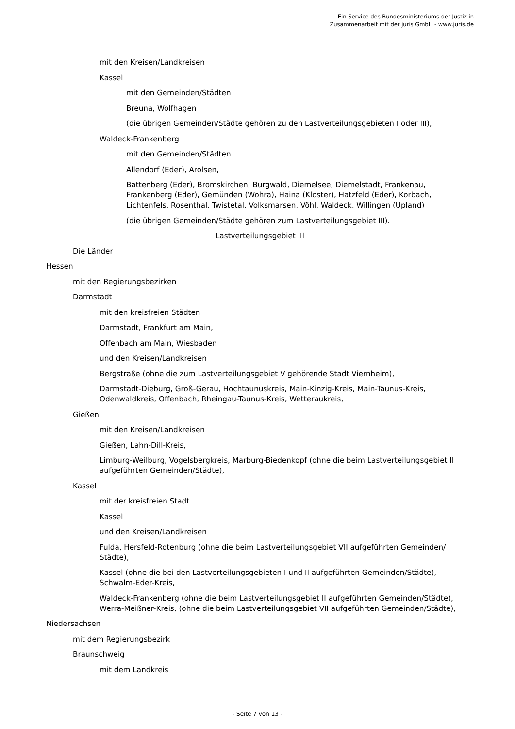Ein Service des Bundesministeriums der Justiz in
Zusammenarbeit mit der juris GmbH - www.juris.de
mit den Kreisen/Landkreisen
Kassel
mit den Gemeinden/Städten
Breuna, Wolfhagen
(die übrigen Gemeinden/Städte gehören zu den Lastverteilungsgebieten I oder III),
Waldeck-Frankenberg
mit den Gemeinden/Städten
Allendorf (Eder), Arolsen,
Battenberg (Eder), Bromskirchen, Burgwald, Diemelsee, Diemelstadt, Frankenau, Frankenberg (Eder), Gemünden (Wohra), Haina (Kloster), Hatzfeld (Eder), Korbach, Lichtenfels, Rosenthal, Twistetal, Volksmarsen, Vöhl, Waldeck, Willingen (Upland)
(die übrigen Gemeinden/Städte gehören zum Lastverteilungsgebiet III).
Lastverteilungsgebiet III
Die Länder
Hessen
mit den Regierungsbezirken
Darmstadt
mit den kreisfreien Städten
Darmstadt, Frankfurt am Main,
Offenbach am Main, Wiesbaden
und den Kreisen/Landkreisen
Bergstraße (ohne die zum Lastverteilungsgebiet V gehörende Stadt Viernheim),
Darmstadt-Dieburg, Groß-Gerau, Hochtaunuskreis, Main-Kinzig-Kreis, Main-Taunus-Kreis, Odenwaldkreis, Offenbach, Rheingau-Taunus-Kreis, Wetteraukreis,
Gießen
mit den Kreisen/Landkreisen
Gießen, Lahn-Dill-Kreis,
Limburg-Weilburg, Vogelsbergkreis, Marburg-Biedenkopf (ohne die beim Lastverteilungsgebiet II aufgeführten Gemeinden/Städte),
Kassel
mit der kreisfreien Stadt
Kassel
und den Kreisen/Landkreisen
Fulda, Hersfeld-Rotenburg (ohne die beim Lastverteilungsgebiet VII aufgeführten Gemeinden/ Städte),
Kassel (ohne die bei den Lastverteilungsgebieten I und II aufgeführten Gemeinden/Städte), Schwalm-Eder-Kreis,
Waldeck-Frankenberg (ohne die beim Lastverteilungsgebiet II aufgeführten Gemeinden/Städte), Werra-Meißner-Kreis, (ohne die beim Lastverteilungsgebiet VII aufgeführten Gemeinden/Städte),
Niedersachsen
mit dem Regierungsbezirk
Braunschweig
mit dem Landkreis
- Seite 7 von 13 -